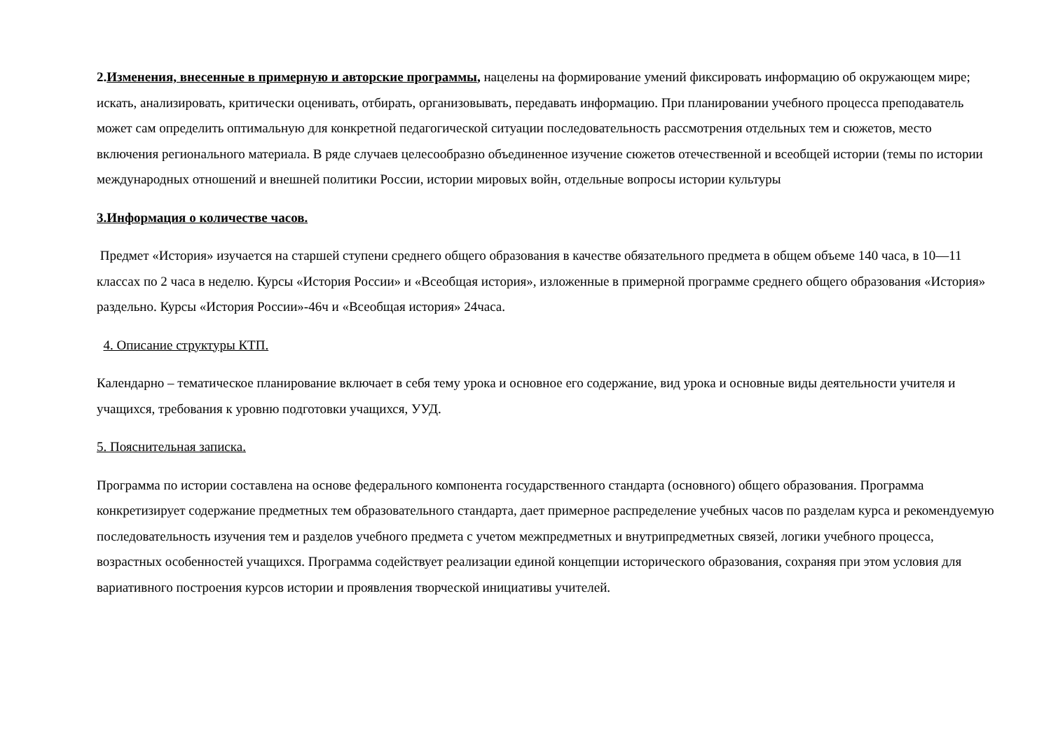2.Изменения, внесенные в примерную и авторские программы, нацелены на формирование умений фиксировать информацию об окружающем мире; искать, анализировать, критически оценивать, отбирать, организовывать, передавать информацию. При планировании учебного процесса преподаватель может сам определить оптимальную для конкретной педагогической ситуации последовательность рассмотрения отдельных тем и сюжетов, место включения регионального материала. В ряде случаев целесообразно объединенное изучение сюжетов отечественной и всеобщей истории (темы по истории международных отношений и внешней политики России, истории мировых войн, отдельные вопросы истории культуры
3.Информация о количестве часов.
Предмет «История» изучается на старшей ступени среднего общего образования в качестве обязательного предмета в общем объеме 140 часа, в 10—11 классах по 2 часа в неделю. Курсы «История России» и «Всеобщая история», изложенные в примерной программе среднего общего образования «История» раздельно. Курсы «История России»-46ч и «Всеобщая история» 24часа.
4. Описание структуры КТП.
Календарно – тематическое планирование включает в себя тему урока и основное его содержание, вид урока и основные виды деятельности учителя и учащихся, требования к уровню подготовки учащихся, УУД.
5. Пояснительная записка.
Программа по истории составлена на основе федерального компонента государственного стандарта (основного) общего образования. Программа конкретизирует содержание предметных тем образовательного стандарта, дает примерное распределение учебных часов по разделам курса и рекомендуемую последовательность изучения тем и разделов учебного предмета с учетом межпредметных и внутрипредметных связей, логики учебного процесса, возрастных особенностей учащихся. Программа содействует реализации единой концепции исторического образования, сохраняя при этом условия для вариативного построения курсов истории и проявления творческой инициативы учителей.